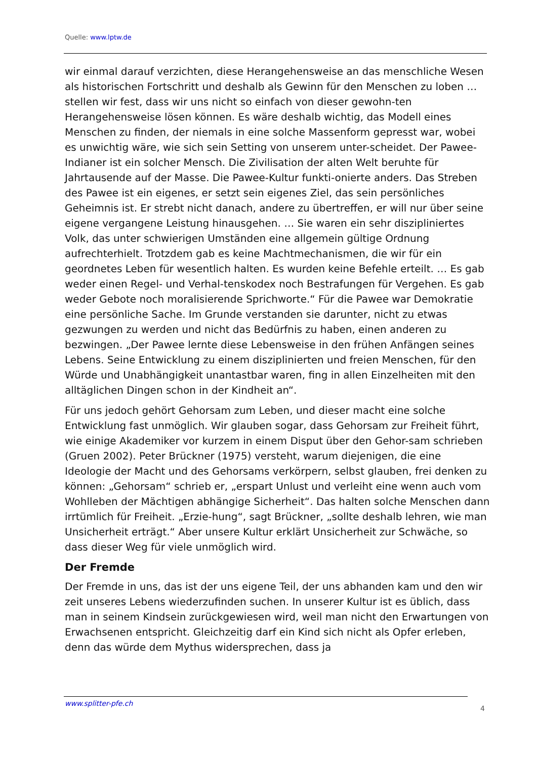Quelle: www.lptw.de
wir einmal darauf verzichten, diese Herangehensweise an das menschliche Wesen als historischen Fortschritt und deshalb als Gewinn für den Menschen zu loben … stellen wir fest, dass wir uns nicht so einfach von dieser gewohn-ten Herangehensweise lösen können. Es wäre deshalb wichtig, das Modell eines Menschen zu finden, der niemals in eine solche Massenform gepresst war, wobei es unwichtig wäre, wie sich sein Setting von unserem unter-scheidet. Der Pawee-Indianer ist ein solcher Mensch. Die Zivilisation der alten Welt beruhte für Jahrtausende auf der Masse. Die Pawee-Kultur funkti-onierte anders. Das Streben des Pawee ist ein eigenes, er setzt sein eigenes Ziel, das sein persönliches Geheimnis ist. Er strebt nicht danach, andere zu übertreffen, er will nur über seine eigene vergangene Leistung hinausgehen. … Sie waren ein sehr diszipliniertes Volk, das unter schwierigen Umständen eine allgemein gültige Ordnung aufrechterhielt. Trotzdem gab es keine Machtmechanismen, die wir für ein geordnetes Leben für wesentlich halten. Es wurden keine Befehle erteilt. … Es gab weder einen Regel- und Verhal-tenskodex noch Bestrafungen für Vergehen. Es gab weder Gebote noch moralisierende Sprichworte.“ Für die Pawee war Demokratie eine persönliche Sache. Im Grunde verstanden sie darunter, nicht zu etwas gezwungen zu werden und nicht das Bedürfnis zu haben, einen anderen zu bezwingen. „Der Pawee lernte diese Lebensweise in den frühen Anfängen seines Lebens. Seine Entwicklung zu einem disziplinierten und freien Menschen, für den Würde und Unabhängigkeit unantastbar waren, fing in allen Einzelheiten mit den alltäglichen Dingen schon in der Kindheit an“.
Für uns jedoch gehört Gehorsam zum Leben, und dieser macht eine solche Entwicklung fast unmöglich. Wir glauben sogar, dass Gehorsam zur Freiheit führt, wie einige Akademiker vor kurzem in einem Disput über den Gehor-sam schrieben (Gruen 2002). Peter Brückner (1975) versteht, warum diejenigen, die eine Ideologie der Macht und des Gehorsams verkörpern, selbst glauben, frei denken zu können: „Gehorsam“ schrieb er, „erspart Unlust und verleiht eine wenn auch vom Wohlleben der Mächtigen abhängige Sicherheit“. Das halten solche Menschen dann irrtümlich für Freiheit. „Erzie-hung“, sagt Brückner, „sollte deshalb lehren, wie man Unsicherheit erträgt.“ Aber unsere Kultur erklärt Unsicherheit zur Schwäche, so dass dieser Weg für viele unmöglich wird.
Der Fremde
Der Fremde in uns, das ist der uns eigene Teil, der uns abhanden kam und den wir zeit unseres Lebens wiederzufinden suchen. In unserer Kultur ist es üblich, dass man in seinem Kindsein zurückgewiesen wird, weil man nicht den Erwartungen von Erwachsenen entspricht. Gleichzeitig darf ein Kind sich nicht als Opfer erleben, denn das würde dem Mythus widersprechen, dass ja
www.splitter-pfe.ch 4